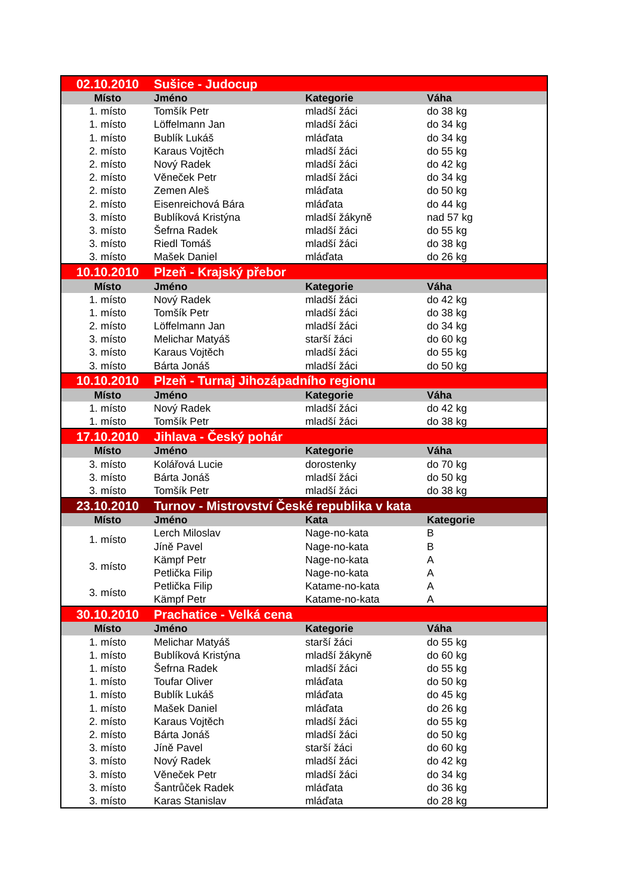| 02.10.2010 | Sušice - Judocup | | |
| Místo | Jméno | Kategorie | Váha |
| 1. místo | Tomšík Petr | mladší žáci | do 38 kg |
| 1. místo | Löffelmann Jan | mladší žáci | do 34 kg |
| 1. místo | Bublík Lukáš | mláďata | do 34 kg |
| 2. místo | Karaus Vojtěch | mladší žáci | do 55 kg |
| 2. místo | Nový Radek | mladší žáci | do 42 kg |
| 2. místo | Věneček Petr | mladší žáci | do 34 kg |
| 2. místo | Zemen Aleš | mláďata | do 50 kg |
| 2. místo | Eisenreichová Bára | mláďata | do 44 kg |
| 3. místo | Bublíková Kristýna | mladší žákyně | nad 57 kg |
| 3. místo | Šefrna Radek | mladší žáci | do 55 kg |
| 3. místo | Riedl Tomáš | mladší žáci | do 38 kg |
| 3. místo | Mašek Daniel | mláďata | do 26 kg |
| 10.10.2010 | Plzeň - Krajský přebor | | |
| Místo | Jméno | Kategorie | Váha |
| 1. místo | Nový Radek | mladší žáci | do 42 kg |
| 1. místo | Tomšík Petr | mladší žáci | do 38 kg |
| 2. místo | Löffelmann Jan | mladší žáci | do 34 kg |
| 3. místo | Melichar Matyáš | starší žáci | do 60 kg |
| 3. místo | Karaus Vojtěch | mladší žáci | do 55 kg |
| 3. místo | Bárta Jonáš | mladší žáci | do 50 kg |
| 10.10.2010 | Plzeň - Turnaj Jihozápadního regionu | | |
| Místo | Jméno | Kategorie | Váha |
| 1. místo | Nový Radek | mladší žáci | do 42 kg |
| 1. místo | Tomšík Petr | mladší žáci | do 38 kg |
| 17.10.2010 | Jihlava - Český pohár | | |
| Místo | Jméno | Kategorie | Váha |
| 3. místo | Kolářová Lucie | dorostenky | do 70 kg |
| 3. místo | Bárta Jonáš | mladší žáci | do 50 kg |
| 3. místo | Tomšík Petr | mladší žáci | do 38 kg |
| 23.10.2010 | Turnov - Mistrovství České republika v kata | | |
| Místo | Jméno | Kata | Kategorie |
| 1. místo | Lerch Miloslav | Nage-no-kata | B |
| | Jíně Pavel | Nage-no-kata | B |
| 3. místo | Kämpf Petr | Nage-no-kata | A |
| | Petlička Filip | Nage-no-kata | A |
| 3. místo | Petlička Filip | Katame-no-kata | A |
| | Kämpf Petr | Katame-no-kata | A |
| 30.10.2010 | Prachatice - Velká cena | | |
| Místo | Jméno | Kategorie | Váha |
| 1. místo | Melichar Matyáš | starší žáci | do 55 kg |
| 1. místo | Bublíková Kristýna | mladší žákyně | do 60 kg |
| 1. místo | Šefrna Radek | mladší žáci | do 55 kg |
| 1. místo | Toufar Oliver | mláďata | do 50 kg |
| 1. místo | Bublík Lukáš | mláďata | do 45 kg |
| 1. místo | Mašek Daniel | mláďata | do 26 kg |
| 2. místo | Karaus Vojtěch | mladší žáci | do 55 kg |
| 2. místo | Bárta Jonáš | mladší žáci | do 50 kg |
| 3. místo | Jíně Pavel | starší žáci | do 60 kg |
| 3. místo | Nový Radek | mladší žáci | do 42 kg |
| 3. místo | Věneček Petr | mladší žáci | do 34 kg |
| 3. místo | Šantrůček Radek | mláďata | do 36 kg |
| 3. místo | Karas Stanislav | mláďata | do 28 kg |